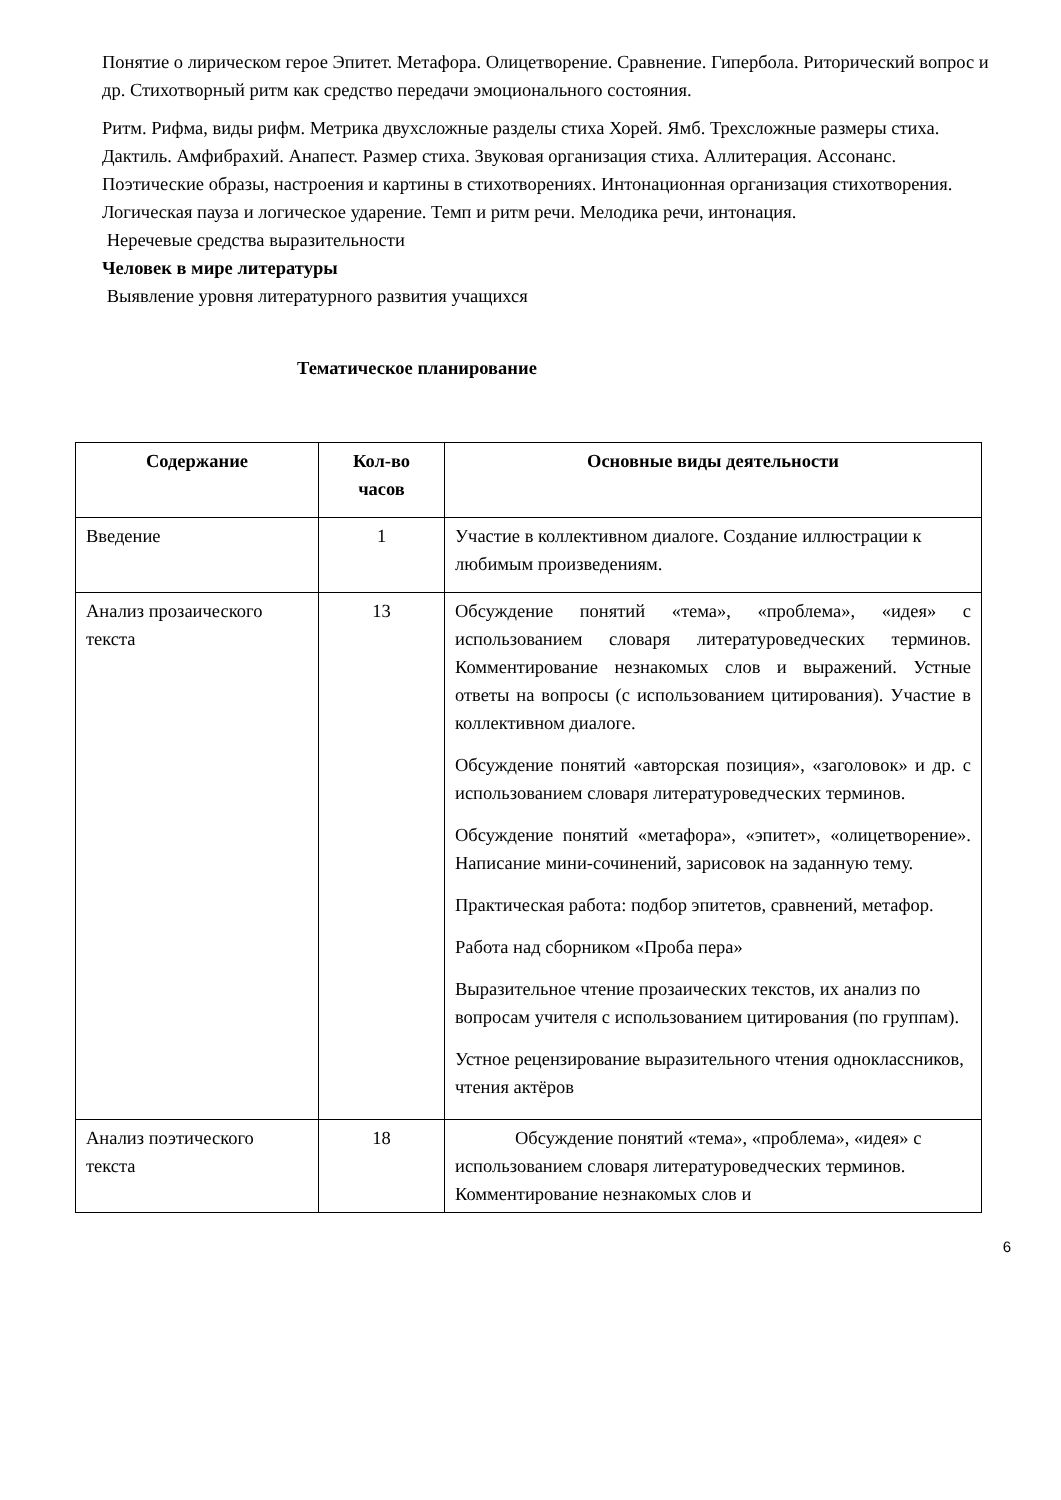Понятие о лирическом герое Эпитет. Метафора. Олицетворение. Сравнение. Гипербола. Риторический вопрос и др. Стихотворный ритм как средство передачи эмоционального состояния.
Ритм. Рифма, виды рифм. Метрика двухсложные разделы стиха Хорей. Ямб. Трехсложные размеры стиха. Дактиль. Амфибрахий. Анапест. Размер стиха. Звуковая организация стиха. Аллитерация. Ассонанс. Поэтические образы, настроения и картины в стихотворениях. Интонационная организация стихотворения. Логическая пауза и логическое ударение. Темп и ритм речи. Мелодика речи, интонация.
Неречевые средства выразительности
Человек в мире литературы
Выявление уровня литературного развития учащихся
Тематическое планирование
| Содержание | Кол-во часов | Основные виды деятельности |
| --- | --- | --- |
| Введение | 1 | Участие в коллективном диалоге. Создание иллюстрации к любимым произведениям. |
| Анализ прозаического текста | 13 | Обсуждение понятий «тема», «проблема», «идея» с использованием словаря литературоведческих терминов. Комментирование незнакомых слов и выражений. Устные ответы на вопросы (с использованием цитирования). Участие в коллективном диалоге. Обсуждение понятий «авторская позиция», «заголовок» и др. с использованием словаря литературоведческих терминов. Обсуждение понятий «метафора», «эпитет», «олицетворение». Написание мини-сочинений, зарисовок на заданную тему. Практическая работа: подбор эпитетов, сравнений, метафор. Работа над сборником «Проба пера» Выразительное чтение прозаических текстов, их анализ по вопросам учителя с использованием цитирования (по группам). Устное рецензирование выразительного чтения одноклассников, чтения актёров |
| Анализ поэтического текста | 18 | Обсуждение понятий «тема», «проблема», «идея» с использованием словаря литературоведческих терминов. Комментирование незнакомых слов и |
6